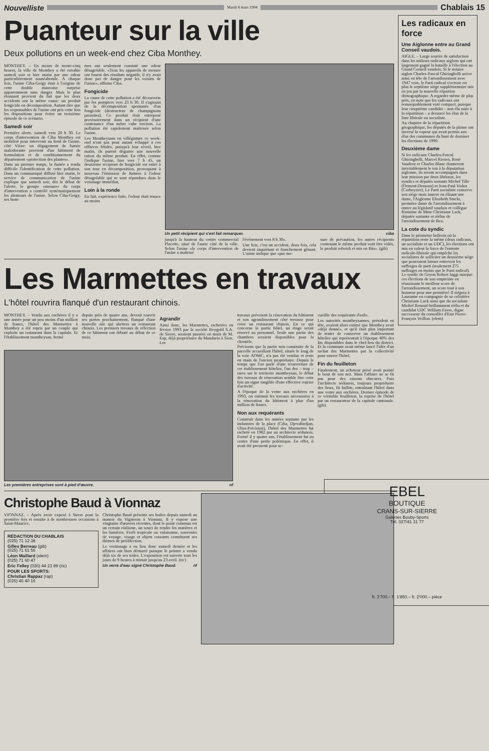Nouvelliste
Mardi 8 mars 1994
Chablais 15
Puanteur sur la ville
Deux pollutions en un week-end chez Ciba Monthey.
MONTHEY. – En moins de trente-cinq heures, la ville de Monthey a été envahie samedi soir et hier matin par une odeur particulièrement nauséabonde. A chaque fois, l'usine Ciba-Geigy était à l'origine de cette double mauvaise surprise apparemment sans danger. Mais le plus étonnant provient du fait que les deux accidents ont la même cause: un produit fongicide en décomposition. Autant dire que les responsables de l'usine ont pris cette fois les dispositions pour éviter un troisième épisode de ce scénario.
Samedi soir
Première alerte, samedi vers 20 h 30. Le corps d'intervention de Ciba Monthey est mobilisé pour intervenir au fond de l'usine, côté Vièze: un dégagement de fumée malodorante provient d'un bâtiment de formulation et de conditionnement du département «protection des plantes».
Dans un premier temps, la fumée a rendu difficile l'identification de cette pollution. Dans un communiqué diffusé hier matin, le service de communication de l'usine explique que samedi soir, dès le début de l'alerte, le groupe «mesure» du corps d'intervention a contrôlé systématiquement les alentours de l'usine. Selon Ciba-Geigy, ses hom-
mes ont seulement constaté une odeur désagréable. «Tous les appareils de mesure ont fourni des résultats négatifs, il n'y avait donc pas de danger pour les voisins de l'usine», affirme Ciba.
Fongicide
La cause de cette pollution a été découverte par les pompiers vers 23 h 30. Il s'agissait de la décomposition spontanée d'un fongicide (destructeur de champignons parasites). Ce produit était entreposé provisoirement dans un récipient d'une contenance d'un mètre cube environ. La pollution été rapidement maîtrisée selon l'usine.
Les Montheysans en villégiature ce week-end n'ont pas pour autant échappé à ces effluves fétides, puisqu'à leur réveil, hier matin, ils purent déguster une nouvelle ration du même produit. En effet, comme l'indique l'usine, hier vers 7 h 45, un deuxième récipient de fongicide est entré à son tour en décomposition, provoquant à nouveau l'émission de fumées à l'odeur désagréable qui se sont répandues dans le voisinage immédiat.
Loin à la ronde
En fait, expérience faite, l'odeur était tenace au moins
Un petit récipient qui s'est fait remarquer. ciba
jusqu'à la hauteur du centre commercial Placette, situé de l'autre côté de la ville. Selon l'usine «le corps d'intervention de l'usine a maîtrisé
l'événement vers 8 h 30».
Une fois, c'est un accident, deux fois, cela devient inquiétant et franchement gênant. L'usine indique que «par me-
sure de précaution, les autres récipients contenant le même produit vont être vidés, le produit refroidi et mis en fûts». (gib)
Les Marmettes en travaux
L'hôtel rouvrira flanqué d'un restaurant chinois.
MONTHEY. – Vendu aux enchères il y a une année pour un peu moins d'un million de francs, l'hôtel des Marmettes à Monthey a été repris par un couple qui exploite un restaurant dans la capitale. Et l'établissement montheysan, fermé
depuis près de quatre ans, devrait rouvrir ses portes prochainement, flanqué d'une nouvelle aile qui abritera un restaurant chinois. Les premiers travaux de réfection de ce bâtiment ont débuté au début de ce mois.
Agrandir
Ainsi donc, les Marmettes, rachetées en février 1993 par la société Reygold S.A. de Sierre, seraient passées en main de M. Eap, déjà propriétaire du Mandarin à Sion. Les
Les premières entreprises sont à pied d'œuvre. nf
travaux prévoient la rénovation du bâtiment et son agrandissement côté terrasse pour créer un restaurant chinois. En ce qui concerne la partie hôtel, un étage serait réservé au personnel. Seule une partie des chambres seraient disponibles pour la clientèle.
Précisons que la partie non construite de la parcelle accueillant l'hôtel, située le long de la voie AOMC, n'a pas été vendue et reste en main de l'ancien propriétaire. Depuis le temps que l'on parle d'une réouverture de cet établissement hôtelier, l'un des – trop – rares sur le territoire montheysan, le début des travaux de rénovation semble être cette fois un signe tangible d'une effective reprise d'activité.
A l'époque de la vente aux enchères en 1993, on estimait les travaux nécessaires à la rénovation du bâtiment à plus d'un million de francs.
Non aux requérants
Construit dans les années septante par les industries de la place (Ciba, Djevahirdjan, Ultra-Précision), l'hôtel des Marmettes fut racheté en 1982 par un architecte sédunois. Fermé il y quatre ans, l'établissement fut au centre d'une petite polémique. En effet, il avait été pressenti pour ac-
cueillir des requérants d'asile.
Les autorités montheysannes, président en tête, avaient alors estimé que Monthey avait «déjà donné», et qu'il était plus important de tenter de conserver un établissement hôtelier qui représentait à l'époque 40% des lits disponibles dans le chef-lieu du district. Et la commune avait même lancé l'idée d'un rachat des Marmettes par la collectivité pour sauver l'hôtel.
Fin du feuilleton
Finalement, un acheteur privé avait pointé le bout de son nez. Mais l'affaire ne se fit pas pour des raisons obscures. Puis l'architecte sédunois, toujours propriétaire des lieux, fit faillite, entraînant l'hôtel dans une vente aux enchères. Dernier épisode de ce véritable feuilleton, la reprise de l'hôtel par un restaurateur de la capitale cantonale. (gib)
Christophe Baud à Vionnaz
VIONNAZ. – Après avoir exposé à Sierre pour la première fois et ensuite à de nombreuses occasions à Saint-Maurice,
RÉDACTION DU CHABLAIS
(025) 71 12 38
Gilles Berreau (gib)
(025) 71 61 56
Léon Maillard (elem)
(025) 71 60 47
Eric Felley (026) 44 23 89 (ric)
POUR LES SPORTS:
Christian Rappaz (rap)
(026) 46 40 16
Christophe Baud présente ses huiles depuis samedi au manoir du Vigneron à Vionnaz. Il y expose une vingtaine d'œuvres récentes, dont le point commun est un certain réalisme, un souci de rendre les matières et les lumières. Forêt tropicale ou valaisanne, souvenirs de voyage, visage et objets courants constituent ses thèmes de prédilection.
Le vernissage a eu lieu donc samedi dernier et les affaires ont bien démarré puisque le peintre a vendu déjà six de ses toiles. L'exposition est ouverte tous les jours de 9 heures à minuit jusqu'au 23 avril. (ric)
Un verre d'eau signé Christophe Baud. nf
Les radicaux en force
Une Aiglonne entre au Grand Conseil vaudois.
AIGLE. – Large sourire de satisfaction dans les milieux radicaux aiglons qui ont largement gagné la bataille à l'élection au Grand Conseil vaudois. Si le notaire aiglon Charles-Pascal Ghiringhelli arrive ainsi en tête de l'arrondissement avec 1947 voix, le Parti radical s'octroie en plus le septième siège supplémentaire mis en jeu par la nouvelle répartion démographique. A regarder même de plus près, on note que les radicaux ont remarquablement voté compact, puisque leur cinquième candidat – non élu suite à la répartition – a devancé les élus de la liste libérale ou socialiste.
Au chapitre de la répartition géographique, les députés de la plaine ont inversé la vapeur qui avait permis aux élus des communes du haut de dominer les élections de 1990.
Deuxième dame
Si les radicaux Charles-Pascal Ghiringhelli, Marcel Riesen, René Vaudroz et Charles Blanc donneront inévitablement le ton à la députation aiglonne, ils seront accompagnés dans leur mission par deux libéraux, les syndics et députés sortants Michel Tille (Ormont-Dessous) et Jean-Paul Vodoz (Corbeyrier). Le Parti socialiste conserve son siège mais innove en élisant une dame, l'Aiglonne Elisabeth Stucki, première dame de l'arrondissement à entrer au législatif vaudois et collègue féminine de Mme Christiane Lack, députée sortante et réélue de l'arrondissement de Bex.
La cote du syndic
Dans le périmètre bellerin où la répartition reste la même (deux radicaux, un socialiste et un UDC), les élections ont mis en valeur la force de l'entente radicale-libérale qui empêche les socialistes de solliciter un deuxième siège que pourraient laisser entrevoir les suffrages de parti (seulement 275 suffrages en moins que le Parti radical). Le syndic de Gryon Robert Jaggi marque ces élections de son empreinte en réussissant le meilleur score de l'arrondissement, un score tout à son honneur pour une première! Il siégera à Lausanne en compagnie de sa colistière Christiane Lack ainsi que du socialiste Michel Renaud brillamment réélu et du candidat UDC William Favre, digne successeur du conseiller d'Etat Pierre-François Veillon. (elem)
EBEL
BOUTIQUE
CRANS-SUR-SIERRE
Galeries Bouby-Sports
Tél. 027/41 31 77
fr. 3'700.– fr. 1'850.– fr. 2'000.– pièce